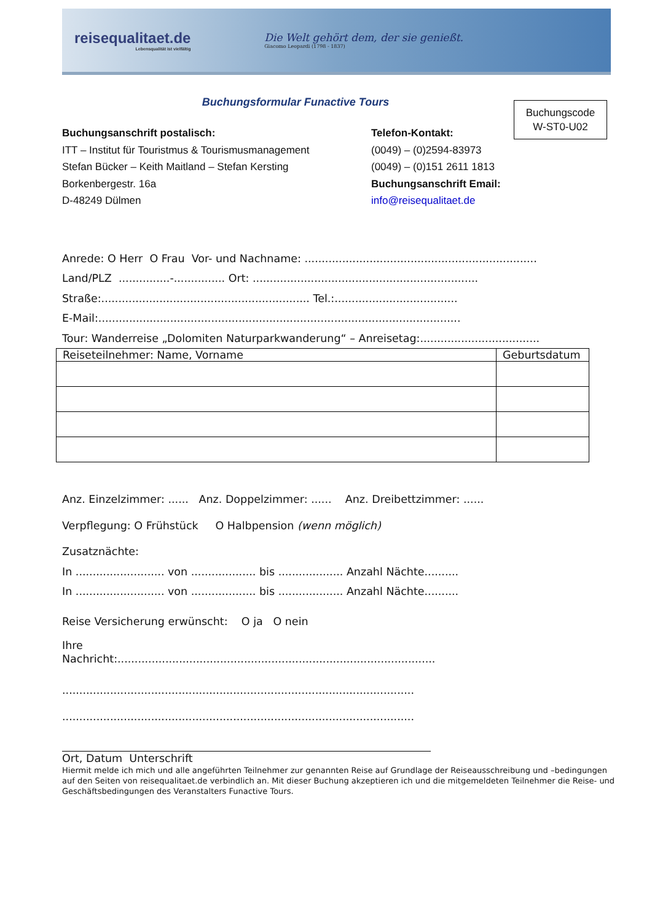reisequalitaet.de
Lebensqualität ist vielfältig
Die Welt gehört dem, der sie genießt.
Giacomo Leopardi (1798 - 1837)
Buchungsformular Funactive Tours
Buchungscode
W-ST0-U02
Buchungsanschrift postalisch:
ITT – Institut für Touristmus & Tourismusmanagement
Stefan Bücker – Keith Maitland – Stefan Kersting
Borkenbergestr. 16a
D-48249 Dülmen
Telefon-Kontakt:
(0049) – (0)2594-83973
(0049) – (0)151 2611 1813
Buchungsanschrift Email:
info@reisequalitaet.de
Anrede: O Herr O Frau Vor- und Nachname: ....................................................................
Land/PLZ ...............-............... Ort: ..................................................................
Straße:............................................................. Tel.:....................................
E-Mail:..........................................................................................................
Tour: Wanderreise „Dolomiten Naturparkwanderung“ – Anreisetag:...................................
| Reiseteilnehmer: Name, Vorname | Geburtsdatum |
| --- | --- |
Anz. Einzelzimmer: ...... Anz. Doppelzimmer: ...... Anz. Dreibettzimmer: ......
Verpflegung: O Frühstück O Halbpension (wenn möglich)
Zusatznächte:
In .......................... von ................... bis ................... Anzahl Nächte..........
In .......................... von ................... bis ................... Anzahl Nächte..........
Reise Versicherung erwünscht: O ja O nein
Ihre
Nachricht:.............................................................................................
.......................................................................................................
.......................................................................................................
Ort, Datum Unterschrift
Hiermit melde ich mich und alle angeführten Teilnehmer zur genannten Reise auf Grundlage der Reiseausschreibung und –bedingungen auf den Seiten von reisequalitaet.de verbindlich an. Mit dieser Buchung akzeptieren ich und die mitgemeldeten Teilnehmer die Reise- und Geschäftsbedingungen des Veranstalters Funactive Tours.